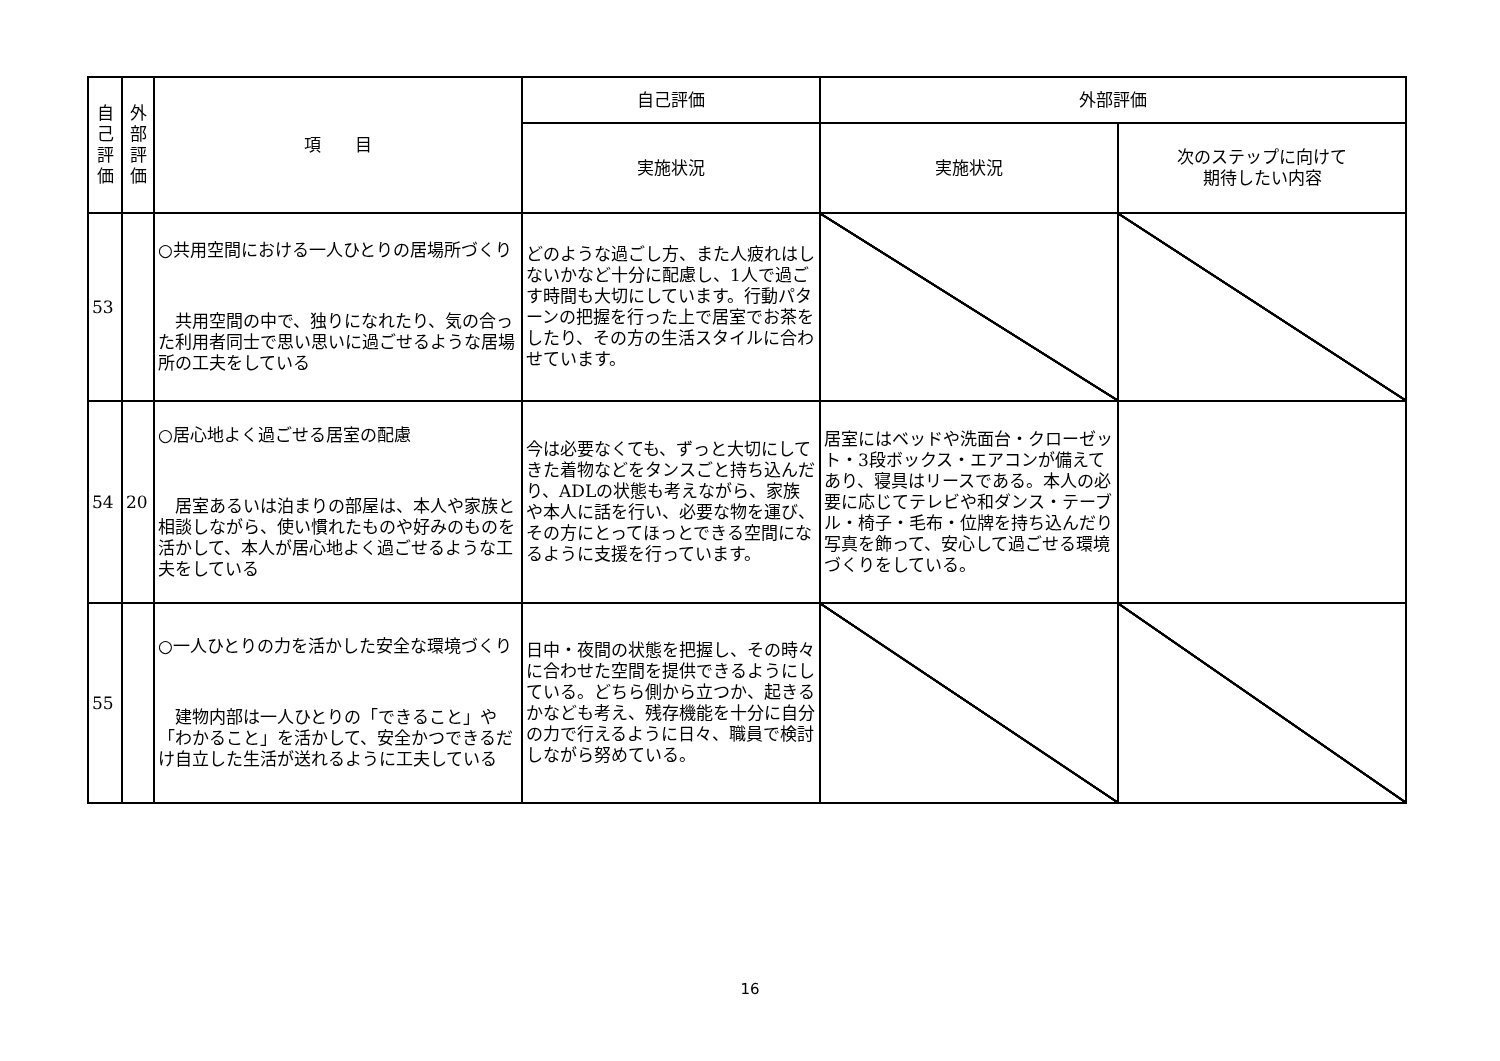| 自 己 評 価 | 外 部 評 価 | 項 目 | 自己評価 | 外部評価 | |
| --- | --- | --- | --- | --- | --- |
| | | | 実施状況 | 実施状況 | 次のステップに向けて 期待したい内容 |
| 53 | | ○共用空間における一人ひとりの居場所づくり 共用空間の中で、独りになれたり、気の合った利用者同士で思い思いに過ごせるような居場所の工夫をしている | どのような過ごし方、また人疲れはしないかなど十分に配慮し、1人で過ごす時間も大切にしています。行動パターンの把握を行った上で居室でお茶をしたり、その方の生活スタイルに合わせています。 | | |
| 54 | 20 | ○居心地よく過ごせる居室の配慮 居室あるいは泊まりの部屋は、本人や家族と相談しながら、使い慣れたものや好みのものを活かして、本人が居心地よく過ごせるような工夫をしている | 今は必要なくても、ずっと大切にしてきた着物などをタンスごと持ち込んだり、ADLの状態も考えながら、家族や本人に話を行い、必要な物を運び、その方にとってほっとできる空間になるように支援を行っています。 | 居室にはベッドや洗面台・クローゼット・3段ボックス・エアコンが備えてあり、寝具はリースである。本人の必要に応じてテレビや和ダンス・テーブル・椅子・毛布・位牌を持ち込んだり写真を飾って、安心して過ごせる環境づくりをしている。 | |
| 55 | | ○一人ひとりの力を活かした安全な環境づくり 建物内部は一人ひとりの「できること」や「わかること」を活かして、安全かつできるだけ自立した生活が送れるように工夫している | 日中・夜間の状態を把握し、その時々に合わせた空間を提供できるようにしている。どちら側から立つか、起きるかなども考え、残存機能を十分に自分の力で行えるように日々、職員で検討しながら努めている。 | | |
16